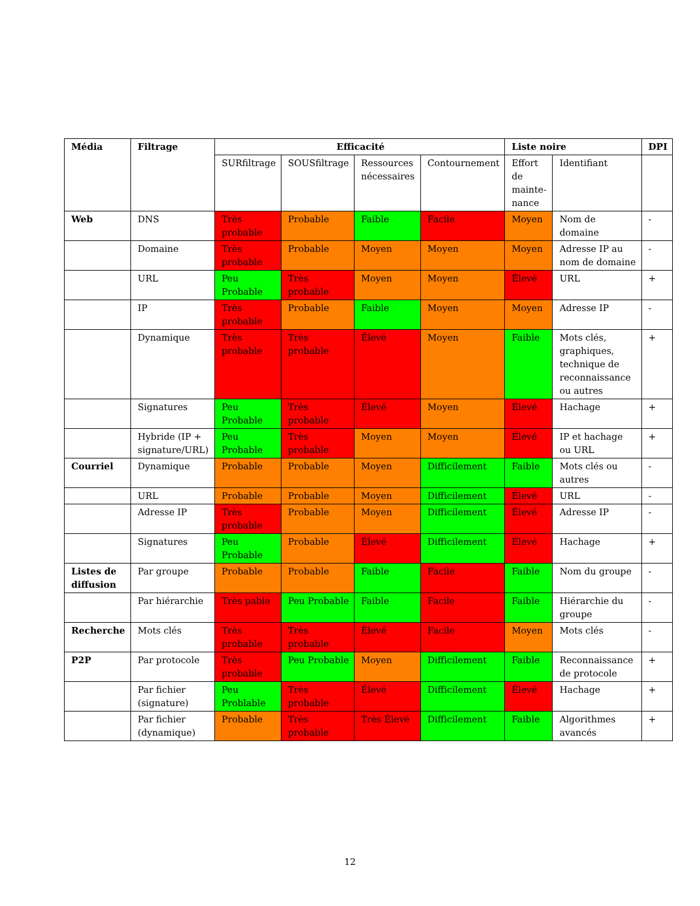| Média | Filtrage | Efficacité | | | | Liste noire | | DPI |
| --- | --- | --- | --- | --- | --- | --- | --- | --- |
| | | SURfiltrage | SOUSfiltrage | Ressources nécessaires | Contournement | Effort de mainte-nance | Identifiant | |
| Web | DNS | Très probable | Probable | Faible | Facile | Moyen | Nom de domaine | - |
| | Domaine | Très probable | Probable | Moyen | Moyen | Moyen | Adresse IP au nom de domaine | - |
| | URL | Peu Probable | Très probable | Moyen | Moyen | Élevé | URL | + |
| | IP | Très probable | Probable | Faible | Moyen | Moyen | Adresse IP | - |
| | Dynamique | Très probable | Très probable | Élevé | Moyen | Faible | Mots clés, graphiques, technique de reconnaissance ou autres | + |
| | Signatures | Peu Probable | Très probable | Élevé | Moyen | Élevé | Hachage | + |
| | Hybride (IP + signature/URL) | Peu Probable | Très probable | Moyen | Moyen | Élevé | IP et hachage ou URL | + |
| Courriel | Dynamique | Probable | Probable | Moyen | Difficilement | Faible | Mots clés ou autres | - |
| | URL | Probable | Probable | Moyen | Difficilement | Élevé | URL | - |
| | Adresse IP | Très probable | Probable | Moyen | Difficilement | Élevé | Adresse IP | - |
| | Signatures | Peu Probable | Probable | Élevé | Difficilement | Élevé | Hachage | + |
| Listes de diffusion | Par groupe | Probable | Probable | Faible | Facile | Faible | Nom du groupe | - |
| | Par hiérarchie | Très pable | Peu Probable | Faible | Facile | Faible | Hiérarchie du groupe | - |
| Recherche | Mots clés | Très probable | Très probable | Élevé | Facile | Moyen | Mots clés | - |
| P2P | Par protocole | Très probable | Peu Probable | Moyen | Difficilement | Faible | Reconnaissance de protocole | + |
| | Par fichier (signature) | Peu Problable | Très probable | Élevé | Difficilement | Élevé | Hachage | + |
| | Par fichier (dynamique) | Probable | Très probable | Très Élevé | Difficilement | Faible | Algorithmes avancés | + |
12